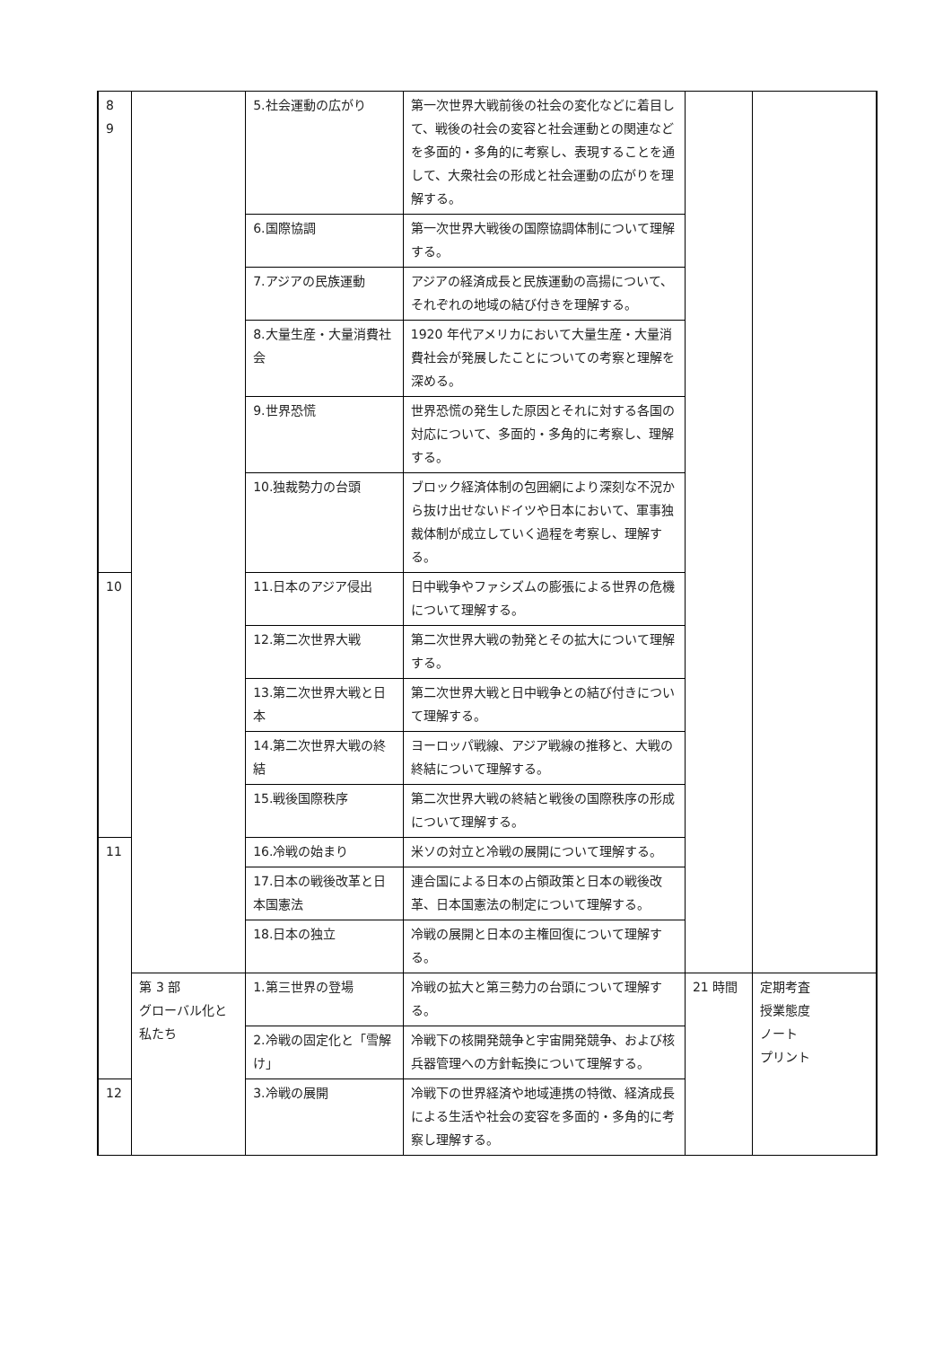| 8 9 | | 5.社会運動の広がり | 第一次世界大戦前後の社会の変化などに着目して、戦後の社会の変容と社会運動との関連などを多面的・多角的に考察し、表現することを通して、大衆社会の形成と社会運動の広がりを理解する。 | | |
| | | 6.国際協調 | 第一次世界大戦後の国際協調体制について理解する。 | | |
| | | 7.アジアの民族運動 | アジアの経済成長と民族運動の高揚について、それぞれの地域の結び付きを理解する。 | | |
| | | 8.大量生産・大量消費社会 | 1920 年代アメリカにおいて大量生産・大量消費社会が発展したことについての考察と理解を深める。 | | |
| | | 9.世界恐慌 | 世界恐慌の発生した原因とそれに対する各国の対応について、多面的・多角的に考察し、理解する。 | | |
| | | 10.独裁勢力の台頭 | ブロック経済体制の包囲網により深刻な不況から抜け出せないドイツや日本において、軍事独裁体制が成立していく過程を考察し、理解する。 | | |
| 10 | | 11.日本のアジア侵出 | 日中戦争やファシズムの膨張による世界の危機について理解する。 | | |
| | | 12.第二次世界大戦 | 第二次世界大戦の勃発とその拡大について理解する。 | | |
| | | 13.第二次世界大戦と日本 | 第二次世界大戦と日中戦争との結び付きについて理解する。 | | |
| | | 14.第二次世界大戦の終結 | ヨーロッパ戦線、アジア戦線の推移と、大戦の終結について理解する。 | | |
| | | 15.戦後国際秩序 | 第二次世界大戦の終結と戦後の国際秩序の形成について理解する。 | | |
| 11 | | 16.冷戦の始まり | 米ソの対立と冷戦の展開について理解する。 | | |
| | | 17.日本の戦後改革と日本国憲法 | 連合国による日本の占領政策と日本の戦後改革、日本国憲法の制定について理解する。 | | |
| | | 18.日本の独立 | 冷戦の展開と日本の主権回復について理解する。 | | |
| | 第 3 部 グローバル化と私たち | 1.第三世界の登場 | 冷戦の拡大と第三勢力の台頭について理解する。 | 21 時間 | 定期考査 授業態度 ノート プリント |
| | | 2.冷戦の固定化と「雪解け」 | 冷戦下の核開発競争と宇宙開発競争、および核兵器管理への方針転換について理解する。 | | |
| 12 | | 3.冷戦の展開 | 冷戦下の世界経済や地域連携の特徴、経済成長による生活や社会の変容を多面的・多角的に考察し理解する。 | | |